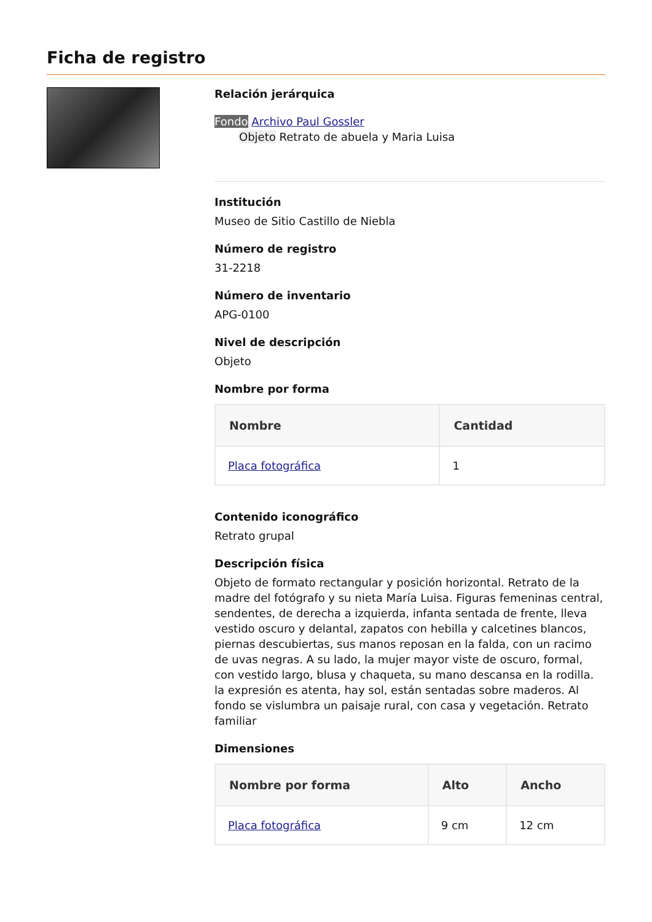Ficha de registro
Relación jerárquica
Fondo Archivo Paul Gossler
Objeto Retrato de abuela y Maria Luisa
Institución
Museo de Sitio Castillo de Niebla
Número de registro
31-2218
Número de inventario
APG-0100
Nivel de descripción
Objeto
Nombre por forma
| Nombre | Cantidad |
| --- | --- |
| Placa fotográfica | 1 |
Contenido iconográfico
Retrato grupal
Descripción física
Objeto de formato rectangular y posición horizontal. Retrato de la madre del fotógrafo y su nieta María Luisa. Figuras femeninas central, sendentes, de derecha a izquierda, infanta sentada de frente, lleva vestido oscuro y delantal, zapatos con hebilla y calcetines blancos, piernas descubiertas, sus manos reposan en la falda, con un racimo de uvas negras. A su lado, la mujer mayor viste de oscuro, formal, con vestido largo, blusa y chaqueta, su mano descansa en la rodilla. la expresión es atenta, hay sol, están sentadas sobre maderos. Al fondo se vislumbra un paisaje rural, con casa y vegetación. Retrato familiar
Dimensiones
| Nombre por forma | Alto | Ancho |
| --- | --- | --- |
| Placa fotográfica | 9 cm | 12 cm |